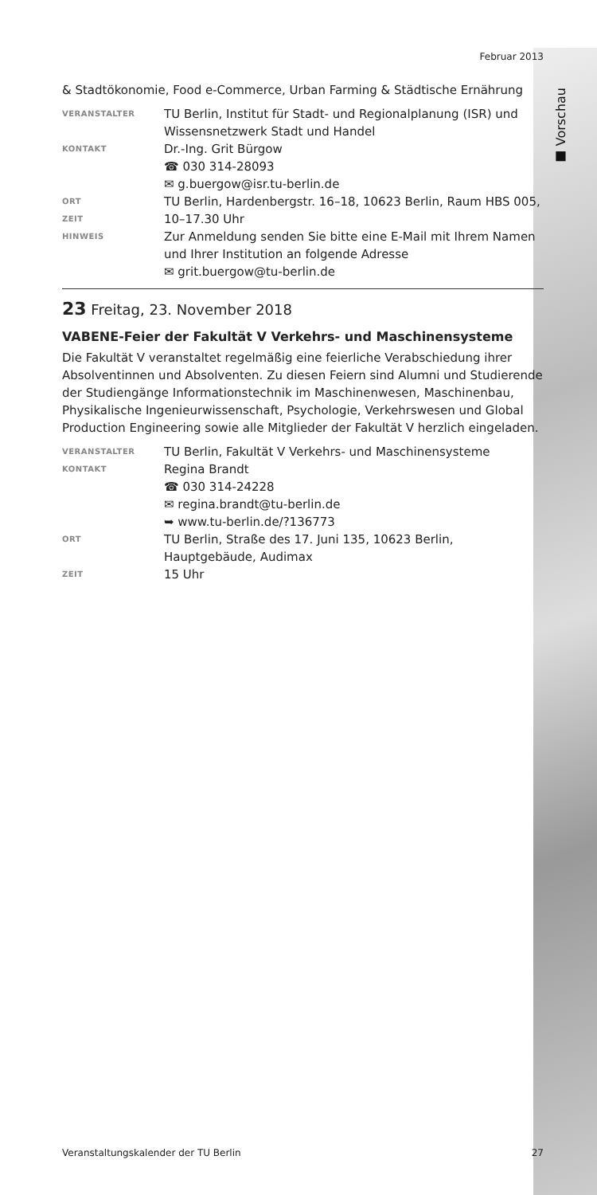■ Vorschau
Februar 2013
& Stadtökonomie, Food e-Commerce, Urban Farming & Städtische Ernährung
VERANSTALTER
TU Berlin, Institut für Stadt- und Regionalplanung (ISR) und Wissensnetzwerk Stadt und Handel
KONTAKT
Dr.-Ing. Grit Bürgow
☎ 030 314-28093
✉ g.buergow@isr.tu-berlin.de
ORT
TU Berlin, Hardenbergstr. 16–18, 10623 Berlin, Raum HBS 005,
ZEIT
10–17.30 Uhr
HINWEIS
Zur Anmeldung senden Sie bitte eine E-Mail mit Ihrem Namen und Ihrer Institution an folgende Adresse
✉ grit.buergow@tu-berlin.de
23 Freitag, 23. November 2018
VABENE-Feier der Fakultät V Verkehrs- und Maschinensysteme
Die Fakultät V veranstaltet regelmäßig eine feierliche Verabschiedung ihrer Absolventinnen und Absolventen. Zu diesen Feiern sind Alumni und Studierende der Studiengänge Informationstechnik im Maschinenwesen, Maschinenbau, Physikalische Ingenieurwissenschaft, Psychologie, Verkehrswesen und Global Production Engineering sowie alle Mitglieder der Fakultät V herzlich eingeladen.
VERANSTALTER
TU Berlin, Fakultät V Verkehrs- und Maschinensysteme
KONTAKT
Regina Brandt
☎ 030 314-24228
✉ regina.brandt@tu-berlin.de
➥ www.tu-berlin.de/?136773
ORT
TU Berlin, Straße des 17. Juni 135, 10623 Berlin, Hauptgebäude, Audimax
ZEIT
15 Uhr
Veranstaltungskalender der TU Berlin 27